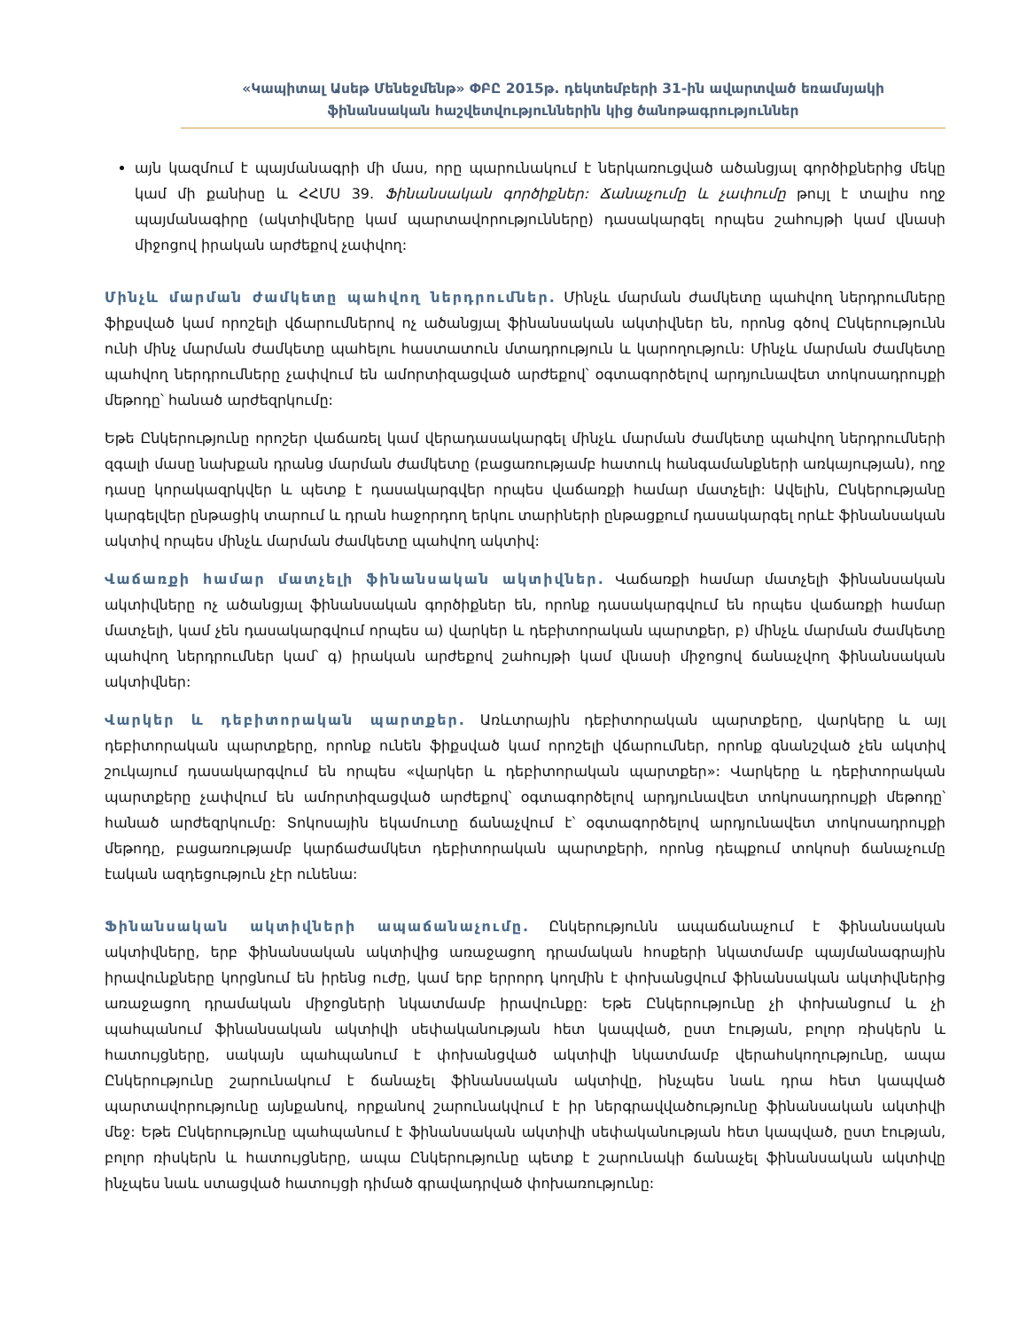«Կապիտալ Ասեթ Մենեջմենթ» ՓԲԸ 2015թ. դեկտեմբերի 31-ին ավարտված եռամսյակի
ֆինանսական հաշվետվություններին կից ծանոթագրություններ
այն կազմում է պայմանագրի մի մաս, որը պարունակում է ներկառուցված ածանցյալ գործիքներից մեկը կամ մի քանիսը և ՀՀՄՍ 39. Ֆինանսական գործիքներ: Ճանաչումը և չափումը թույլ է տալիս ողջ պայմանագիրը (ակտիվները կամ պարտավորությունները) դասակարգել որպես շահույթի կամ վնասի միջոցով իրական արժեքով չափվող:
Մինչև մարման ժամկետը պահվող ներդրումներ. Մինչև մարման ժամկետը պահվող ներդրումները ֆիքսված կամ որոշելի վճարումներով ոչ ածանցյալ ֆինանսական ակտիվներ են, որոնց գծով Ընկերությունն ունի մինչ մարման ժամկետը պահելու հաստատուն մտադրություն և կարողություն: Մինչև մարման ժամկետը պահվող ներդրումները չափվում են ամորտիզացված արժեքով՝ օգտագործելով արդյունավետ տոկոսադրույքի մեթոդը՝ հանած արժեզրկումը:
Եթե Ընկերությունը որոշեր վաճառել կամ վերադասակարգել մինչև մարման ժամկետը պահվող ներդրումների զգալի մասը նախքան դրանց մարման ժամկետը (բացառությամբ հատուկ հանգամանքների առկայության), ողջ դասը կորակազրկվեր և պետք է դասակարգվեր որպես վաճառքի համար մատչելի: Ավելին, Ընկերությանը կարգելվեր ընթացիկ տարում և դրան հաջորդող երկու տարիների ընթացքում դասակարգել որևէ ֆինանսական ակտիվ որպես մինչև մարման ժամկետը պահվող ակտիվ:
Վաճառքի համար մատչելի ֆինանսական ակտիվներ. Վաճառքի համար մատչելի ֆինանսական ակտիվները ոչ ածանցյալ ֆինանսական գործիքներ են, որոնք դասակարգվում են որպես վաճառքի համար մատչելի, կամ չեն դասակարգվում որպես ա) վարկեր և դեբիտորական պարտքեր, բ) մինչև մարման ժամկետը պահվող ներդրումներ կամ՝ գ) իրական արժեքով շահույթի կամ վնասի միջոցով ճանաչվող ֆինանսական ակտիվներ:
Վարկեր և դեբիտորական պարտքեր. Առևտրային դեբիտորական պարտքերը, վարկերը և այլ դեբիտորական պարտքերը, որոնք ունեն ֆիքսված կամ որոշելի վճարումներ, որոնք գնանշված չեն ակտիվ շուկայում դասակարգվում են որպես «վարկեր և դեբիտորական պարտքեր»: Վարկերը և դեբիտորական պարտքերը չափվում են ամորտիզացված արժեքով՝ օգտագործելով արդյունավետ տոկոսադրույքի մեթոդը՝ հանած արժեզրկումը: Տոկոսային եկամուտը ճանաչվում է՝ օգտագործելով արդյունավետ տոկոսադրույքի մեթոդը, բացառությամբ կարճաժամկետ դեբիտորական պարտքերի, որոնց դեպքում տոկոսի ճանաչումը էական ազդեցություն չէր ունենա:
Ֆինանսական ակտիվների ապաճանաչումը. Ընկերությունն ապաճանաչում է ֆինանսական ակտիվները, երբ ֆինանսական ակտիվից առաջացող դրամական հոսքերի նկատմամբ պայմանագրային իրավունքները կորցնում են իրենց ուժը, կամ երբ երրորդ կողմին է փոխանցվում ֆինանսական ակտիվներից առաջացող դրամական միջոցների նկատմամբ իրավունքը: Եթե Ընկերությունը չի փոխանցում և չի պահպանում ֆինանսական ակտիվի սեփականության հետ կապված, ըստ էության, բոլոր ռիսկերն և հատույցները, սակայն պահպանում է փոխանցված ակտիվի նկատմամբ վերահսկողությունը, ապա Ընկերությունը շարունակում է ճանաչել ֆինանսական ակտիվը, ինչպես նաև դրա հետ կապված պարտավորությունը այնքանով, որքանով շարունակվում է իր ներգրավվածությունը ֆինանսական ակտիվի մեջ: Եթե Ընկերությունը պահպանում է ֆինանսական ակտիվի սեփականության հետ կապված, ըստ էության, բոլոր ռիսկերն և հատույցները, ապա Ընկերությունը պետք է շարունակի ճանաչել ֆինանսական ակտիվը ինչպես նաև ստացված հատույցի դիմած գրավադրված փոխառությունը: